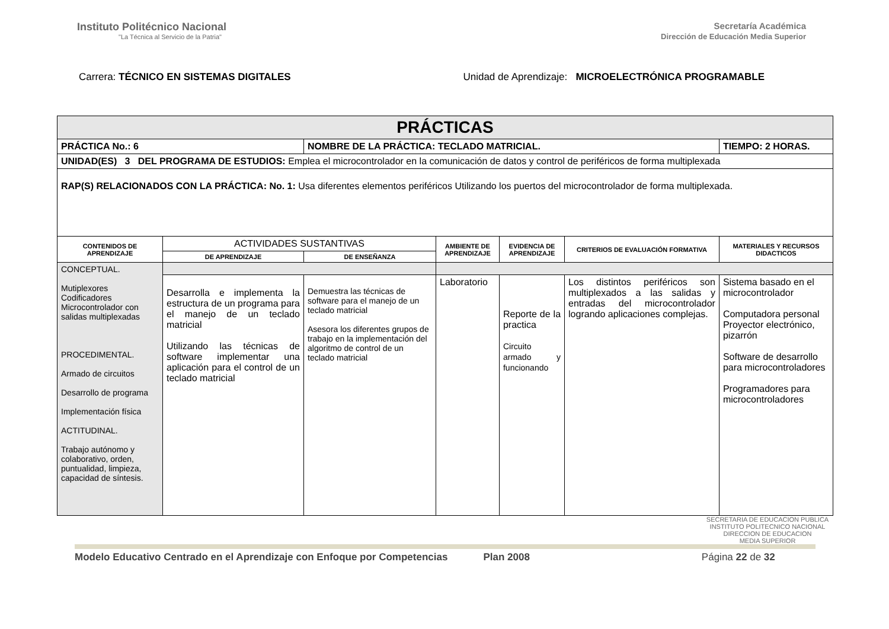Instituto Politécnico Nacional
"La Técnica al Servicio de la Patria"
Secretaría Académica
Dirección de Educación Media Superior
Carrera: TÉCNICO EN SISTEMAS DIGITALES
Unidad de Aprendizaje: MICROELECTRÓNICA PROGRAMABLE
| PRÁCTICAS | | | | | | |
| --- | --- | --- | --- | --- | --- | --- |
| PRÁCTICA No.: 6 | | NOMBRE DE LA PRÁCTICA: TECLADO MATRICIAL. | | | | TIEMPO: 2 HORAS. |
| UNIDAD(ES) 3 DEL PROGRAMA DE ESTUDIOS: Emplea el microcontrolador en la comunicación de datos y control de periféricos de forma multiplexada | | | | | | |
| RAP(S) RELACIONADOS CON LA PRÁCTICA: No. 1: Usa diferentes elementos periféricos Utilizando los puertos del microcontrolador de forma multiplexada. | | | | | | |
| CONTENIDOS DE APRENDIZAJE | ACTIVIDADES SUSTANTIVAS | | AMBIENTE DE APRENDIZAJE | EVIDENCIA DE APRENDIZAJE | CRITERIOS DE EVALUACIÓN FORMATIVA | MATERIALES Y RECURSOS DIDACTICOS |
| | DE APRENDIZAJE | DE ENSEÑANZA | | | | |
| CONCEPTUAL. Mutiplexores Codificadores Microcontrolador con salidas multiplexadas PROCEDIMENTAL. Armado de circuitos Desarrollo de programa Implementación física ACTITUDINAL. Trabajo autónomo y colaborativo, orden, puntualidad, limpieza, capacidad de síntesis. | | | | | | |
| | Desarrolla e implementa la estructura de un programa para el manejo de un teclado matricial Utilizando las técnicas de software implementar una aplicación para el control de un teclado matricial | Demuestra las técnicas de software para el manejo de un teclado matricial Asesora los diferentes grupos de trabajo en la implementación del algoritmo de control de un teclado matricial | Laboratorio | Reporte de la practica Circuito armado y funcionando | Los distintos periféricos son multiplexados a las salidas y entradas del microcontrolador logrando aplicaciones complejas. | Sistema basado en el microcontrolador Computadora personal Proyector electrónico, pizarrón Software de desarrollo para microcontroladores Programadores para microcontroladores |
SECRETARIA DE EDUCACION PUBLICA
INSTITUTO POLITECNICO NACIONAL
DIRECCION DE EDUCACION
MEDIA SUPERIOR
Modelo Educativo Centrado en el Aprendizaje con Enfoque por Competencias Plan 2008 Página 22 de 32